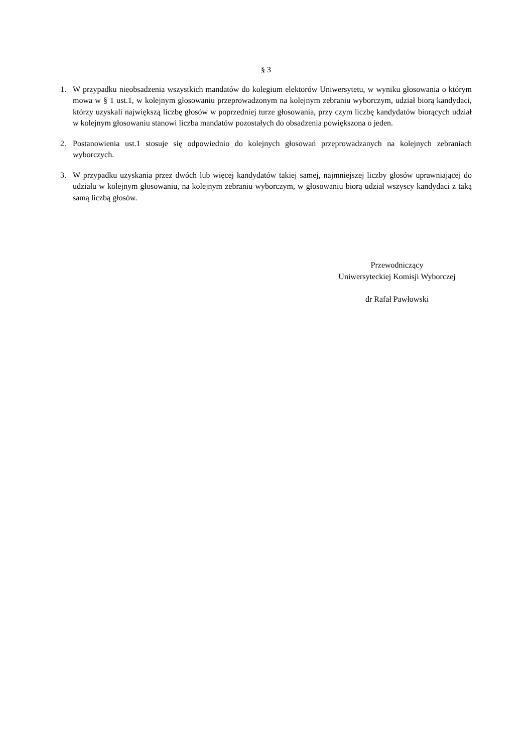§ 3
1. W przypadku nieobsadzenia wszystkich mandatów do kolegium elektorów Uniwersytetu, w wyniku głosowania o którym mowa w § 1 ust.1, w kolejnym głosowaniu przeprowadzonym na kolejnym zebraniu wyborczym, udział biorą kandydaci, którzy uzyskali największą liczbę głosów w poprzedniej turze głosowania, przy czym liczbę kandydatów biorących udział w kolejnym głosowaniu stanowi liczba mandatów pozostałych do obsadzenia powiększona o jeden.
2. Postanowienia ust.1 stosuje się odpowiednio do kolejnych głosowań przeprowadzanych na kolejnych zebraniach wyborczych.
3. W przypadku uzyskania przez dwóch lub więcej kandydatów takiej samej, najmniejszej liczby głosów uprawniającej do udziału w kolejnym głosowaniu, na kolejnym zebraniu wyborczym, w głosowaniu biorą udział wszyscy kandydaci z taką samą liczbą głosów.
Przewodniczący
Uniwersyteckiej Komisji Wyborczej
dr Rafał Pawłowski